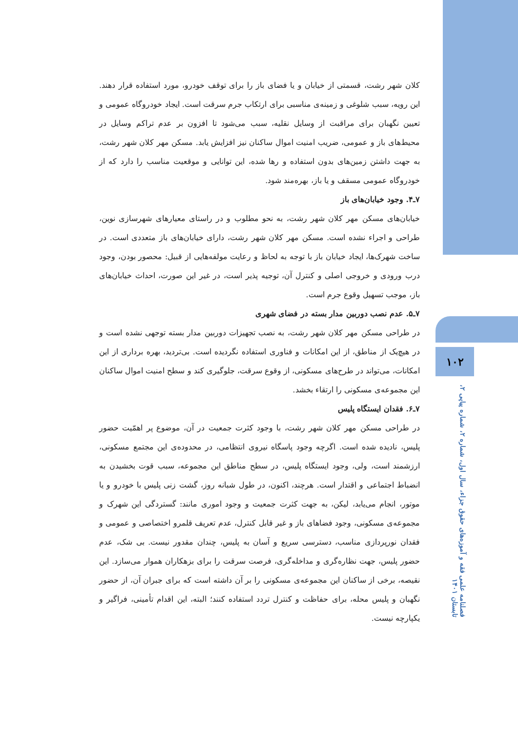۱۰۲
فصلنامه علمی فقه و آموزه‌های حقوق جزاء، سال اول، شماره ۲، شماره پیاپی ۲، تابستان ۱۴۰۱
کلان شهر رشت، قسمتی از خیابان و یا فضای باز را برای توقف خودرو، مورد استفاده قرار دهند. این رویه، سبب شلوغی و زمینه‌ی مناسبی برای ارتکاب جرم سرقت است. ایجاد خودروگاه عمومی و تعیین نگهبان برای مراقبت از وسایل نقلیه، سبب می‌شود تا افزون بر عدم تراکم وسایل در محیط‌های باز و عمومی، ضریب امنیت اموال ساکنان نیز افزایش یابد. مسکن مهر کلان شهر رشت، به جهت داشتن زمین‌های بدون استفاده و رها شده، این توانایی و موقعیت مناسب را دارد که از خودروگاه عمومی مسقف و یا باز، بهره‌مند شود.
۷ـ۴. وجود خیابان‌های باز
خیابان‌های مسکن مهر کلان شهر رشت، به نحو مطلوب و در راستای معیارهای شهرسازی نوین، طراحی و اجراء نشده است. مسکن مهر کلان شهر رشت، دارای خیابان‌های باز متعددی است. در ساخت شهرک‌ها، ایجاد خیابان باز با توجه به لحاظ و رعایت مولفه‌هایی از قبیل: محصور بودن، وجود درب ورودی و خروجی اصلی و کنترل آن، توجیه پذیر است، در غیر این صورت، احداث خیابان‌های باز، موجب تسهیل وقوع جرم است.
۷ـ۵. عدم نصب دوربین مدار بسته در فضای شهری
در طراحی مسکن مهر کلان شهر رشت، به نصب تجهیزات دوربین مدار بسته توجهی نشده است و در هیچ‌یک از مناطق، از این امکانات و فناوری استفاده نگردیده است. بی‌تردید، بهره برداری از این امکانات، می‌تواند در طرح‌های مسکونی، از وقوع سرقت، جلوگیری کند و سطح امنیت اموال ساکنان این مجموعه‌ی مسکونی را ارتقاء بخشد.
۷ـ۶. فقدان ایستگاه پلیس
در طراحی مسکن مهر کلان شهر رشت، با وجود کثرت جمعیت در آن، موضوع پر اهمّیت حضور پلیس، نادیده شده است. اگرچه وجود پاسگاه نیروی انتظامی، در محدوده‌ی این مجتمع مسکونی، ارزشمند است، ولی، وجود ایستگاه پلیس، در سطح مناطق این مجموعه، سبب قوت بخشیدن به انضباط اجتماعی و اقتدار است. هرچند، اکنون، در طول شبانه روز، گشت زنی پلیس با خودرو و یا موتور، انجام می‌یابد، لیکن، به جهت کثرت جمعیت و وجود اموری مانند: گستردگی این شهرک و مجموعه‌ی مسکونی، وجود فضاهای باز و غیر قابل کنترل، عدم تعریف قلمرو اختصاصی و عمومی و فقدان نورپردازی مناسب، دسترسی سریع و آسان به پلیس، چندان مقدور نیست. بی شک، عدم حضور پلیس، جهت نظاره‌گری و مداخله‌گری، فرصت سرقت را برای بزهکاران هموار می‌سازد. این نقیصه، برخی از ساکنان این مجموعه‌ی مسکونی را بر آن داشته است که برای جبران آن، از حضور نگهبان و پلیس محله، برای حفاظت و کنترل تردد استفاده کنند؛ البته، این اقدام تأمینی، فراگیر و یکپارچه نیست.